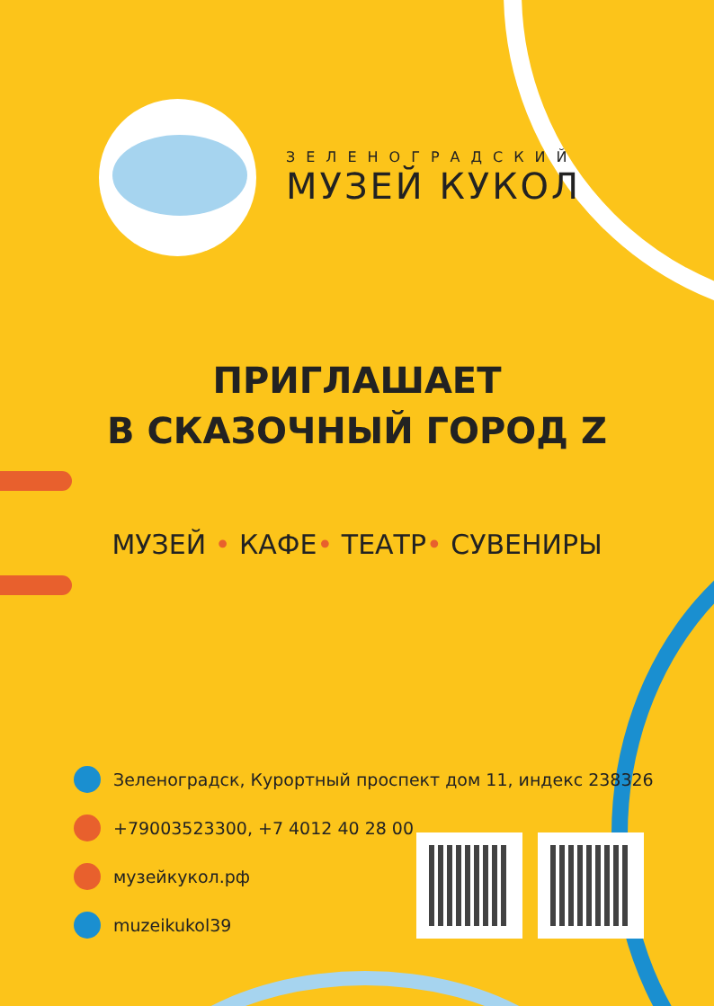ЗЕЛЕНОГРАДСКИЙ
МУЗЕЙ КУКОЛ
ПРИГЛАШАЕТ
В СКАЗОЧНЫЙ ГОРОД Z
МУЗЕЙ • КАФЕ• ТЕАТР• СУВЕНИРЫ
Зеленоградск, Курортный проспект дом 11, индекс 238326
+79003523300, +7 4012 40 28 00
музейкукол.рф
muzeikukol39